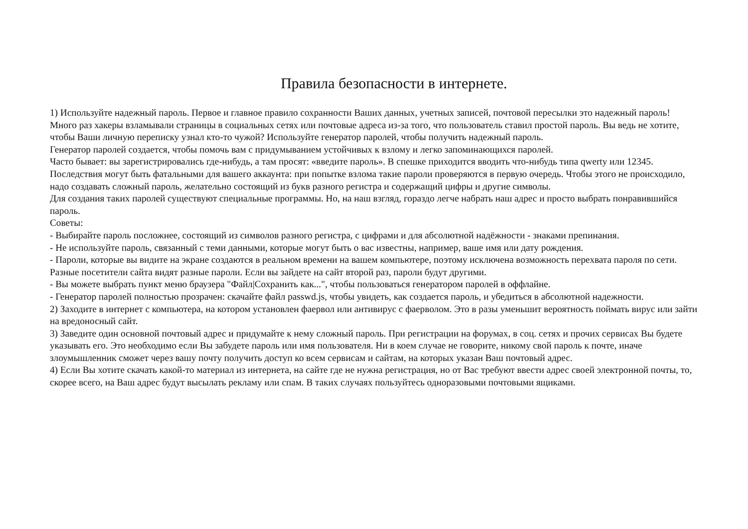Правила безопасности в интернете.
1) Используйте надежный пароль. Первое и главное правило сохранности Ваших данных, учетных записей, почтовой пересылки это надежный пароль! Много раз хакеры взламывали страницы в социальных сетях или почтовые адреса из-за того, что пользователь ставил простой пароль. Вы ведь не хотите, чтобы Ваши личную переписку узнал кто-то чужой? Используйте генератор паролей, чтобы получить надежный пароль.
Генератор паролей создается, чтобы помочь вам с придумыванием устойчивых к взлому и легко запоминающихся паролей.
Часто бывает: вы зарегистрировались где-нибудь, а там просят: «введите пароль». В спешке приходится вводить что-нибудь типа qwerty или 12345. Последствия могут быть фатальными для вашего аккаунта: при попытке взлома такие пароли проверяются в первую очередь. Чтобы этого не происходило, надо создавать сложный пароль, желательно состоящий из букв разного регистра и содержащий цифры и другие символы.
Для создания таких паролей существуют специальные программы. Но, на наш взгляд, гораздо легче набрать наш адрес и просто выбрать понравившийся пароль.
Советы:
- Выбирайте пароль посложнее, состоящий из символов разного регистра, с цифрами и для абсолютной надёжности - знаками препинания.
- Не используйте пароль, связанный с теми данными, которые могут быть о вас известны, например, ваше имя или дату рождения.
- Пароли, которые вы видите на экране создаются в реальном времени на вашем компьютере, поэтому исключена возможность перехвата пароля по сети. Разные посетители сайта видят разные пароли. Если вы зайдете на сайт второй раз, пароли будут другими.
- Вы можете выбрать пункт меню браузера "Файл|Сохранить как...", чтобы пользоваться генератором паролей в оффлайне.
- Генератор паролей полностью прозрачен: скачайте файл passwd.js, чтобы увидеть, как создается пароль, и убедиться в абсолютной надежности.
2) Заходите в интернет с компьютера, на котором установлен фаервол или антивирус с фаерволом. Это в разы уменьшит вероятность поймать вирус или зайти на вредоносный сайт.
3) Заведите один основной почтовый адрес и придумайте к нему сложный пароль. При регистрации на форумах, в соц. сетях и прочих сервисах Вы будете указывать его. Это необходимо если Вы забудете пароль или имя пользователя. Ни в коем случае не говорите, никому свой пароль к почте, иначе злоумышленник сможет через вашу почту получить доступ ко всем сервисам и сайтам, на которых указан Ваш почтовый адрес.
4) Если Вы хотите скачать какой-то материал из интернета, на сайте где не нужна регистрация, но от Вас требуют ввести адрес своей электронной почты, то, скорее всего, на Ваш адрес будут высылать рекламу или спам. В таких случаях пользуйтесь одноразовыми почтовыми ящиками.